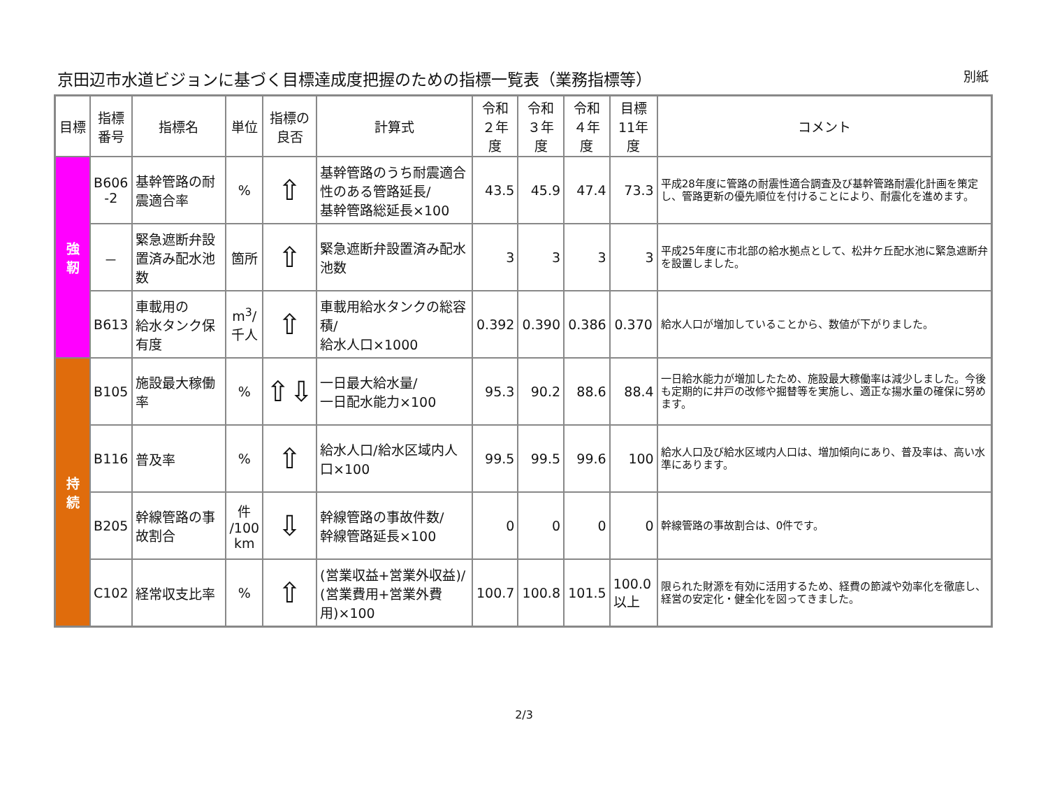京田辺市水道ビジョンに基づく目標達成度把握のための指標一覧表（業務指標等）
別紙
| 目標 | 指標 番号 | 指標名 | 単位 | 指標の 良否 | 計算式 | 令和 ２年度 | 令和 ３年度 | 令和 ４年度 | 目標 11年度 | コメント |
| --- | --- | --- | --- | --- | --- | --- | --- | --- | --- | --- |
| 強 靭 | B606 -2 | 基幹管路の耐震適合率 | % | ⇧ | 基幹管路のうち耐震適合性のある管路延長/ 基幹管路総延長×100 | 43.5 | 45.9 | 47.4 | 73.3 | 平成28年度に管路の耐震性適合調査及び基幹管路耐震化計画を策定し、管路更新の優先順位を付けることにより、耐震化を進めます。 |
| | － | 緊急遮断弁設置済み配水池数 | 箇所 | ⇧ | 緊急遮断弁設置済み配水池数 | 3 | 3 | 3 | 3 | 平成25年度に市北部の給水拠点として、松井ケ丘配水池に緊急遮断弁を設置しました。 |
| | B613 | 車載用の 給水タンク保有度 | m<sup>3</sup>/ 千人 | ⇧ | 車載用給水タンクの総容積/ 給水人口×1000 | 0.392 | 0.390 | 0.386 | 0.370 | 給水人口が増加していることから、数値が下がりました。 |
| 持 続 | B105 | 施設最大稼働率 | % | ⇧⇩ | 一日最大給水量/ 一日配水能力×100 | 95.3 | 90.2 | 88.6 | 88.4 | 一日給水能力が増加したため、施設最大稼働率は減少しました。今後も定期的に井戸の改修や掘替等を実施し、適正な揚水量の確保に努めます。 |
| | B116 | 普及率 | % | ⇧ | 給水人口/給水区域内人口×100 | 99.5 | 99.5 | 99.6 | 100 | 給水人口及び給水区域内人口は、増加傾向にあり、普及率は、高い水準にあります。 |
| | B205 | 幹線管路の事故割合 | 件 /100 km | ⇩ | 幹線管路の事故件数/ 幹線管路延長×100 | 0 | 0 | 0 | 0 | 幹線管路の事故割合は、0件です。 |
| | C102 | 経常収支比率 | % | ⇧ | (営業収益+営業外収益)/ (営業費用+営業外費用)×100 | 100.7 | 100.8 | 101.5 | 100.0 以上 | 限られた財源を有効に活用するため、経費の節減や効率化を徹底し、経営の安定化・健全化を図ってきました。 |
2/3